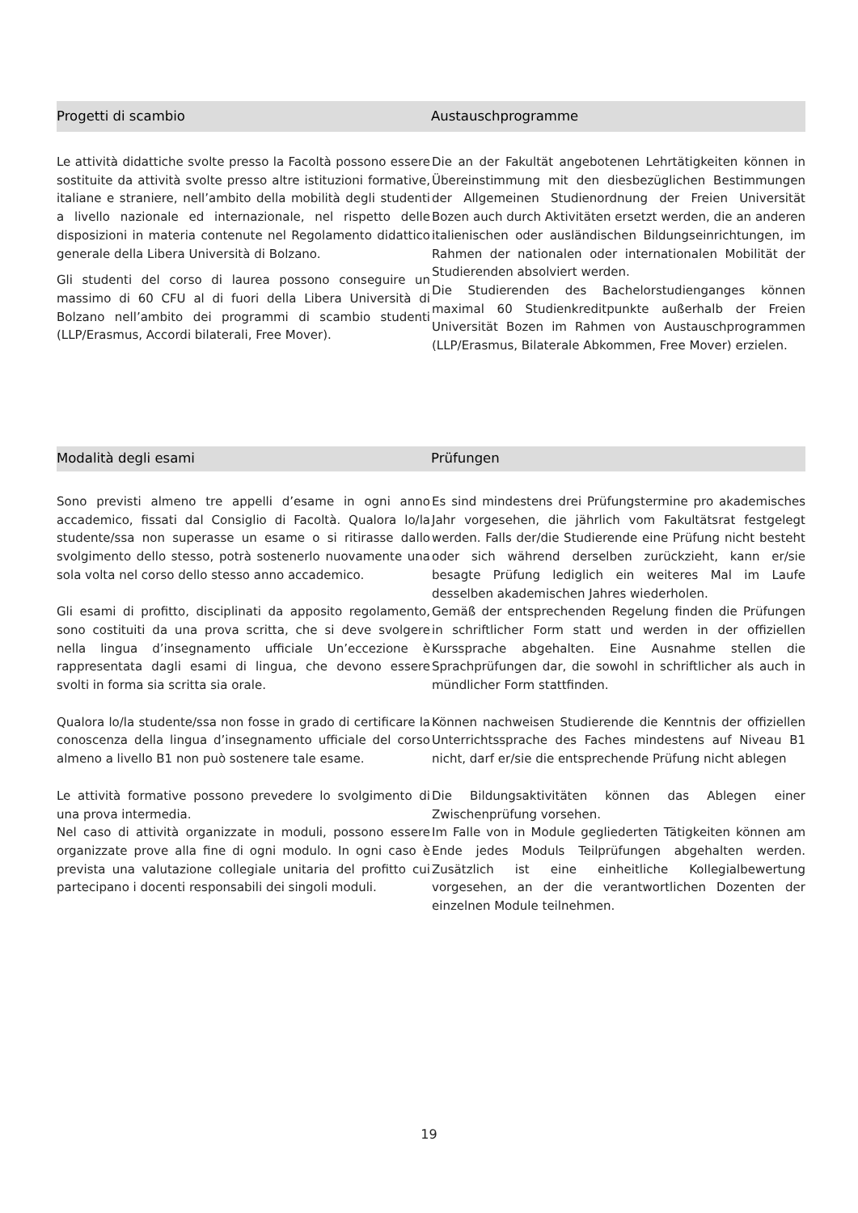Progetti di scambio Austauschprogramme
Le attività didattiche svolte presso la Facoltà possono essere sostituite da attività svolte presso altre istituzioni formative, italiane e straniere, nell’ambito della mobilità degli studenti a livello nazionale ed internazionale, nel rispetto delle disposizioni in materia contenute nel Regolamento didattico generale della Libera Università di Bolzano.
Gli studenti del corso di laurea possono conseguire un massimo di 60 CFU al di fuori della Libera Università di Bolzano nell’ambito dei programmi di scambio studenti (LLP/Erasmus, Accordi bilaterali, Free Mover).
Die an der Fakultät angebotenen Lehrtätigkeiten können in Übereinstimmung mit den diesbezüglichen Bestimmungen der Allgemeinen Studienordnung der Freien Universität Bozen auch durch Aktivitäten ersetzt werden, die an anderen italienischen oder ausländischen Bildungseinrichtungen, im Rahmen der nationalen oder internationalen Mobilität der Studierenden absolviert werden.
Die Studierenden des Bachelorstudienganges können maximal 60 Studienkreditpunkte außerhalb der Freien Universität Bozen im Rahmen von Austauschprogrammen (LLP/Erasmus, Bilaterale Abkommen, Free Mover) erzielen.
Modalità degli esami Prüfungen
Sono previsti almeno tre appelli d’esame in ogni anno accademico, fissati dal Consiglio di Facoltà. Qualora lo/la studente/ssa non superasse un esame o si ritirasse dallo svolgimento dello stesso, potrà sostenerlo nuovamente una sola volta nel corso dello stesso anno accademico.
Es sind mindestens drei Prüfungstermine pro akademisches Jahr vorgesehen, die jährlich vom Fakultätsrat festgelegt werden. Falls der/die Studierende eine Prüfung nicht besteht oder sich während derselben zurückzieht, kann er/sie besagte Prüfung lediglich ein weiteres Mal im Laufe desselben akademischen Jahres wiederholen.
Gli esami di profitto, disciplinati da apposito regolamento, sono costituiti da una prova scritta, che si deve svolgere nella lingua d’insegnamento ufficiale Un’eccezione è rappresentata dagli esami di lingua, che devono essere svolti in forma sia scritta sia orale.
Gemäß der entsprechenden Regelung finden die Prüfungen in schriftlicher Form statt und werden in der offiziellen Kurssprache abgehalten. Eine Ausnahme stellen die Sprachprüfungen dar, die sowohl in schriftlicher als auch in mündlicher Form stattfinden.
Qualora lo/la studente/ssa non fosse in grado di certificare la conoscenza della lingua d’insegnamento ufficiale del corso almeno a livello B1 non può sostenere tale esame.
Können nachweisen Studierende die Kenntnis der offiziellen Unterrichtssprache des Faches mindestens auf Niveau B1 nicht, darf er/sie die entsprechende Prüfung nicht ablegen
Le attività formative possono prevedere lo svolgimento di una prova intermedia.
Nel caso di attività organizzate in moduli, possono essere organizzate prove alla fine di ogni modulo. In ogni caso è prevista una valutazione collegiale unitaria del profitto cui partecipano i docenti responsabili dei singoli moduli.
Die Bildungsaktivitäten können das Ablegen einer Zwischenprüfung vorsehen.
Im Falle von in Module gegliederten Tätigkeiten können am Ende jedes Moduls Teilprüfungen abgehalten werden. Zusätzlich ist eine einheitliche Kollegialbewertung vorgesehen, an der die verantwortlichen Dozenten der einzelnen Module teilnehmen.
19